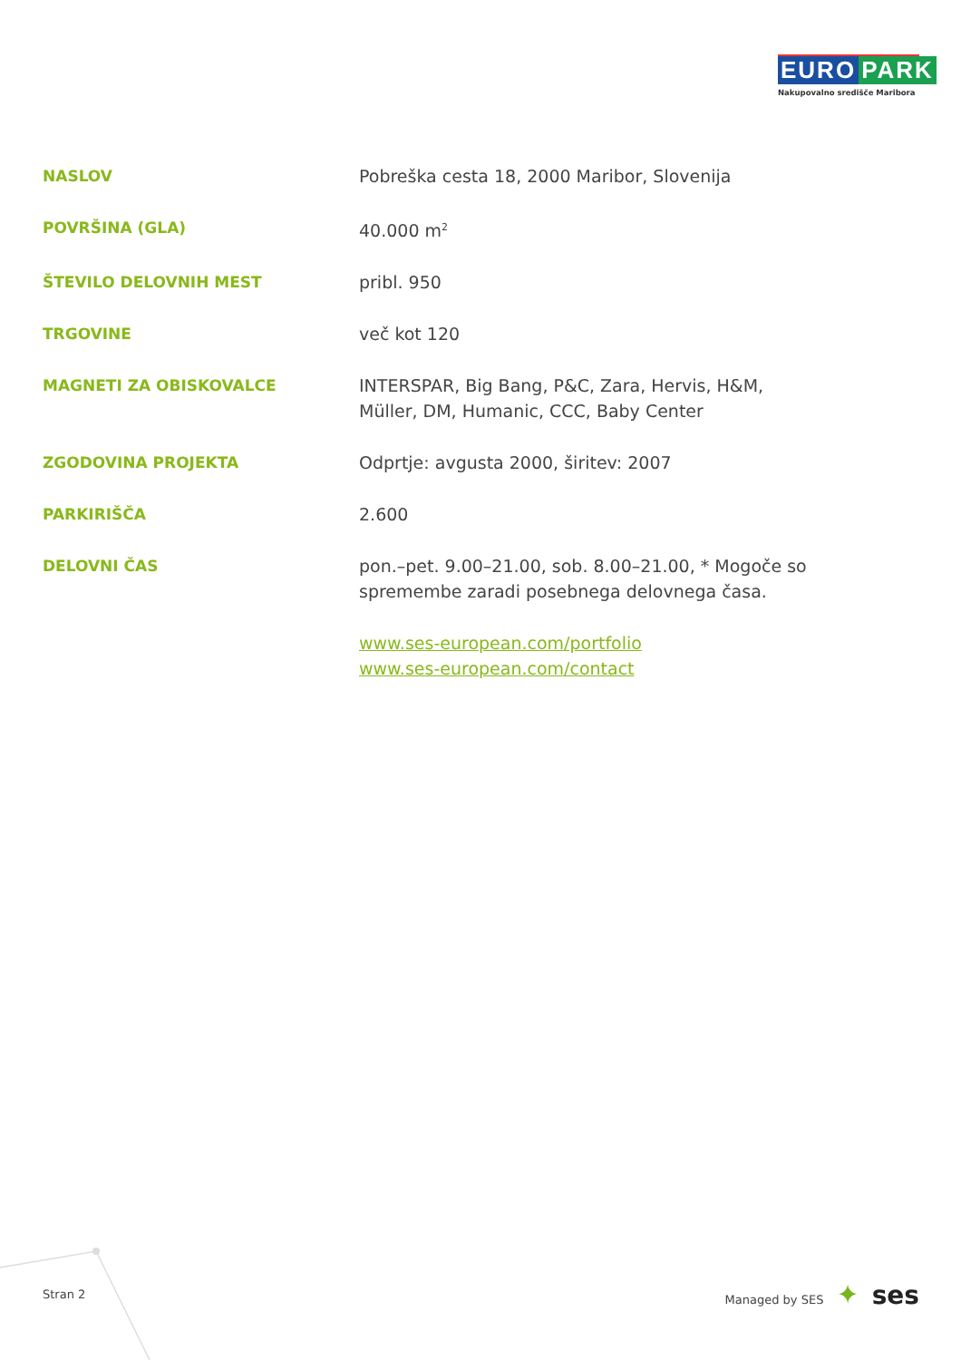EURO PARK
Nakupovalno središče Maribora
| NASLOV | Pobreška cesta 18, 2000 Maribor, Slovenija |
| POVRŠINA (GLA) | 40.000 m<sup>2</sup> |
| ŠTEVILO DELOVNIH MEST | pribl. 950 |
| TRGOVINE | več kot 120 |
| MAGNETI ZA OBISKOVALCE | INTERSPAR, Big Bang, P&C, Zara, Hervis, H&M, Müller, DM, Humanic, CCC, Baby Center |
| ZGODOVINA PROJEKTA | Odprtje: avgusta 2000, širitev: 2007 |
| PARKIRIŠČA | 2.600 |
| DELOVNI ČAS | pon.–pet. 9.00–21.00, sob. 8.00–21.00, * Mogoče so spremembe zaradi posebnega delovnega časa. |
| | www.ses-european.com/portfolio www.ses-european.com/contact |
Stran 2 Managed by SES ✦ ses